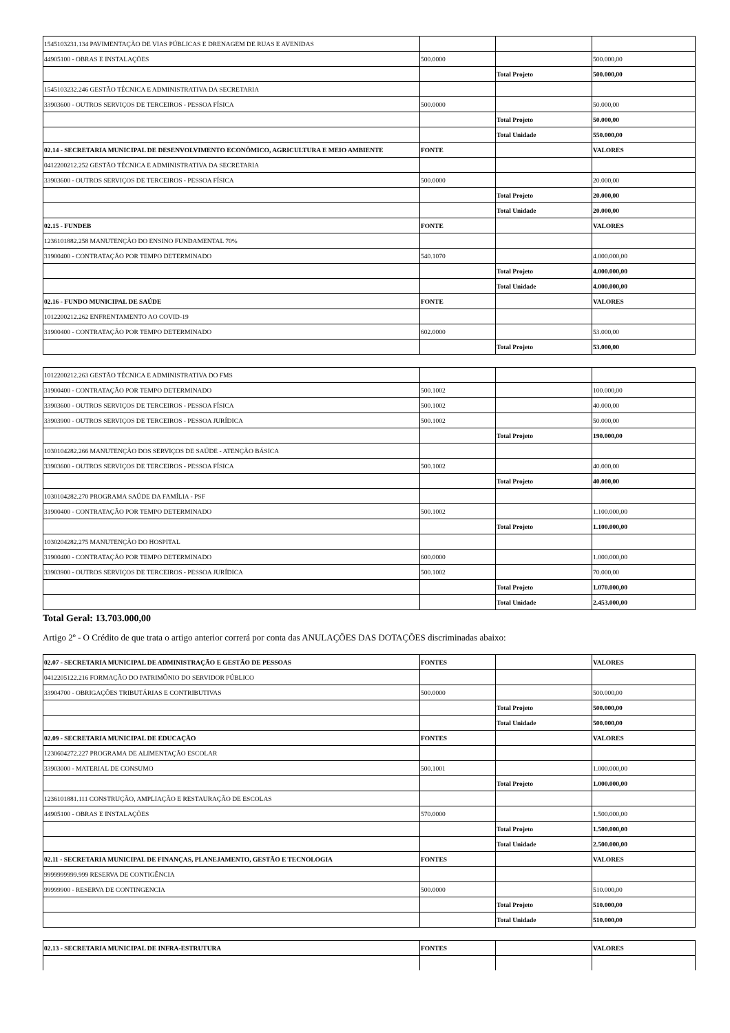| 1545103231.134 PAVIMENTAÇÃO DE VIAS PÚBLICAS E DRENAGEM DE RUAS E AVENIDAS | | | |
| 44905100 - OBRAS E INSTALAÇÕES | 500.0000 | | 500.000,00 |
| | | Total Projeto | 500.000,00 |
| 1545103232.246 GESTÃO TÉCNICA E ADMINISTRATIVA DA SECRETARIA | | | |
| 33903600 - OUTROS SERVIÇOS DE TERCEIROS - PESSOA FÍSICA | 500.0000 | | 50.000,00 |
| | | Total Projeto | 50.000,00 |
| | | Total Unidade | 550.000,00 |
| 02.14 - SECRETARIA MUNICIPAL DE DESENVOLVIMENTO ECONÔMICO, AGRICULTURA E MEIO AMBIENTE | FONTE | | VALORES |
| 0412200212.252 GESTÃO TÉCNICA E ADMINISTRATIVA DA SECRETARIA | | | |
| 33903600 - OUTROS SERVIÇOS DE TERCEIROS - PESSOA FÍSICA | 500.0000 | | 20.000,00 |
| | | Total Projeto | 20.000,00 |
| | | Total Unidade | 20.000,00 |
| 02.15 - FUNDEB | FONTE | | VALORES |
| 1236101882.258 MANUTENÇÃO DO ENSINO FUNDAMENTAL 70% | | | |
| 31900400 - CONTRATAÇÃO POR TEMPO DETERMINADO | 540.1070 | | 4.000.000,00 |
| | | Total Projeto | 4.000.000,00 |
| | | Total Unidade | 4.000.000,00 |
| 02.16 - FUNDO MUNICIPAL DE SAÚDE | FONTE | | VALORES |
| 1012200212.262 ENFRENTAMENTO AO COVID-19 | | | |
| 31900400 - CONTRATAÇÃO POR TEMPO DETERMINADO | 602.0000 | | 53.000,00 |
| | | Total Projeto | 53.000,00 |
| 1012200212.263 GESTÃO TÉCNICA E ADMINISTRATIVA DO FMS | | | |
| 31900400 - CONTRATAÇÃO POR TEMPO DETERMINADO | 500.1002 | | 100.000,00 |
| 33903600 - OUTROS SERVIÇOS DE TERCEIROS - PESSOA FÍSICA | 500.1002 | | 40.000,00 |
| 33903900 - OUTROS SERVIÇOS DE TERCEIROS - PESSOA JURÍDICA | 500.1002 | | 50.000,00 |
| | | Total Projeto | 190.000,00 |
| 1030104282.266 MANUTENÇÃO DOS SERVIÇOS DE SAÚDE - ATENÇÃO BÁSICA | | | |
| 33903600 - OUTROS SERVIÇOS DE TERCEIROS - PESSOA FÍSICA | 500.1002 | | 40.000,00 |
| | | Total Projeto | 40.000,00 |
| 1030104282.270 PROGRAMA SAÚDE DA FAMÍLIA - PSF | | | |
| 31900400 - CONTRATAÇÃO POR TEMPO DETERMINADO | 500.1002 | | 1.100.000,00 |
| | | Total Projeto | 1.100.000,00 |
| 1030204282.275 MANUTENÇÃO DO HOSPITAL | | | |
| 31900400 - CONTRATAÇÃO POR TEMPO DETERMINADO | 600.0000 | | 1.000.000,00 |
| 33903900 - OUTROS SERVIÇOS DE TERCEIROS - PESSOA JURÍDICA | 500.1002 | | 70.000,00 |
| | | Total Projeto | 1.070.000,00 |
| | | Total Unidade | 2.453.000,00 |
Total Geral: 13.703.000,00
Artigo 2º - O Crédito de que trata o artigo anterior correrá por conta das ANULAÇÕES DAS DOTAÇÕES discriminadas abaixo:
| 02.07 - SECRETARIA MUNICIPAL DE ADMINISTRAÇÃO E GESTÃO DE PESSOAS | FONTES | | VALORES |
| 0412205122.216 FORMAÇÃO DO PATRIMÔNIO DO SERVIDOR PÚBLICO | | | |
| 33904700 - OBRIGAÇÕES TRIBUTÁRIAS E CONTRIBUTIVAS | 500.0000 | | 500.000,00 |
| | | Total Projeto | 500.000,00 |
| | | Total Unidade | 500.000,00 |
| 02.09 - SECRETARIA MUNICIPAL DE EDUCAÇÃO | FONTES | | VALORES |
| 1230604272.227 PROGRAMA DE ALIMENTAÇÃO ESCOLAR | | | |
| 33903000 - MATERIAL DE CONSUMO | 500.1001 | | 1.000.000,00 |
| | | Total Projeto | 1.000.000,00 |
| 1236101881.111 CONSTRUÇÃO, AMPLIAÇÃO E RESTAURAÇÃO DE ESCOLAS | | | |
| 44905100 - OBRAS E INSTALAÇÕES | 570.0000 | | 1.500.000,00 |
| | | Total Projeto | 1.500.000,00 |
| | | Total Unidade | 2.500.000,00 |
| 02.11 - SECRETARIA MUNICIPAL DE FINANÇAS, PLANEJAMENTO, GESTÃO E TECNOLOGIA | FONTES | | VALORES |
| 9999999999.999 RESERVA DE CONTIGÊNCIA | | | |
| 99999900 - RESERVA DE CONTINGENCIA | 500.0000 | | 510.000,00 |
| | | Total Projeto | 510.000,00 |
| | | Total Unidade | 510.000,00 |
| 02.13 - SECRETARIA MUNICIPAL DE INFRA-ESTRUTURA | FONTES | | VALORES |